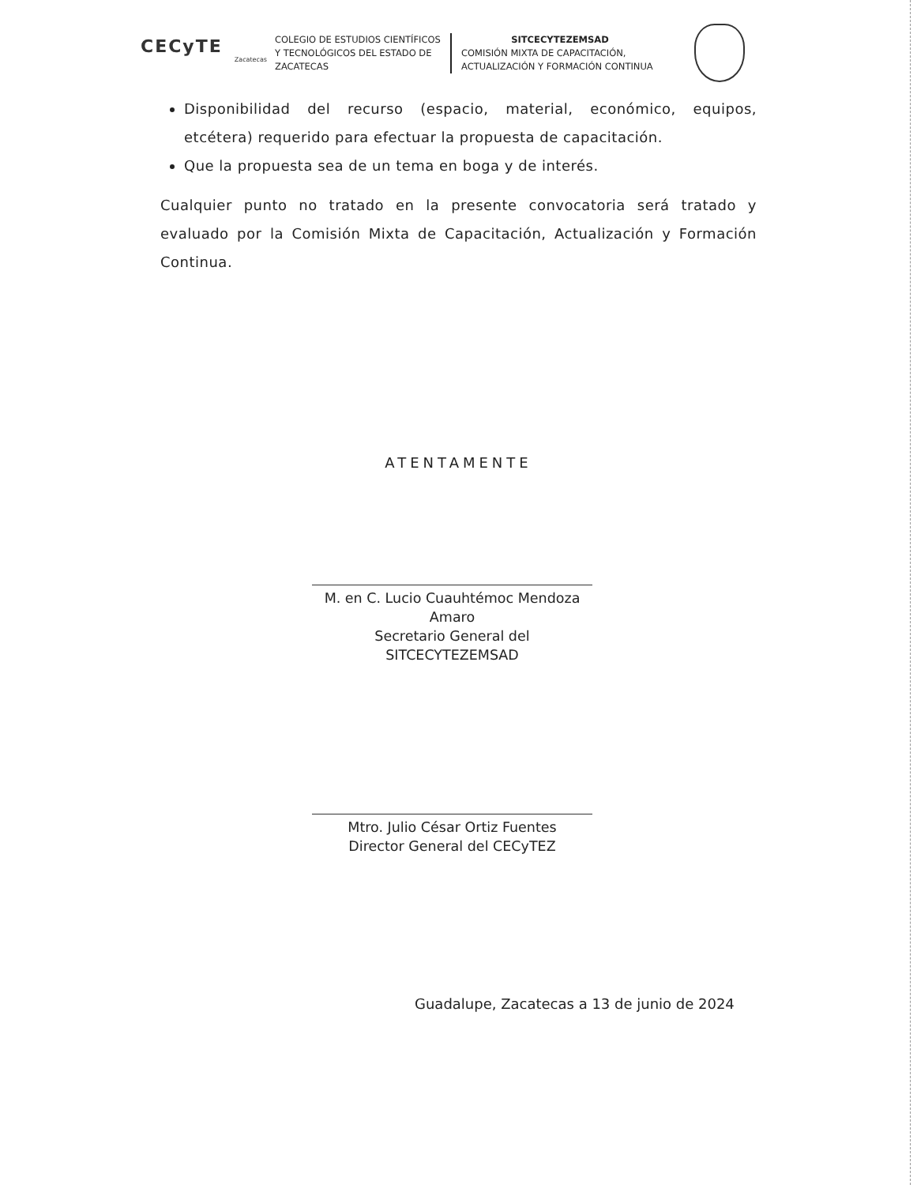CECyTE
Zacatecas
COLEGIO DE ESTUDIOS CIENTÍFICOS Y TECNOLÓGICOS DEL ESTADO DE ZACATECAS
SITCECYTEZEMSAD
COMISIÓN MIXTA DE CAPACITACIÓN, ACTUALIZACIÓN Y FORMACIÓN CONTINUA
Disponibilidad del recurso (espacio, material, económico, equipos, etcétera) requerido para efectuar la propuesta de capacitación.
Que la propuesta sea de un tema en boga y de interés.
Cualquier punto no tratado en la presente convocatoria será tratado y evaluado por la Comisión Mixta de Capacitación, Actualización y Formación Continua.
ATENTAMENTE
M. en C. Lucio Cuauhtémoc Mendoza Amaro
Secretario General del SITCECYTEZEMSAD
Mtro. Julio César Ortiz Fuentes
Director General del CECyTEZ
Guadalupe, Zacatecas a 13 de junio de 2024